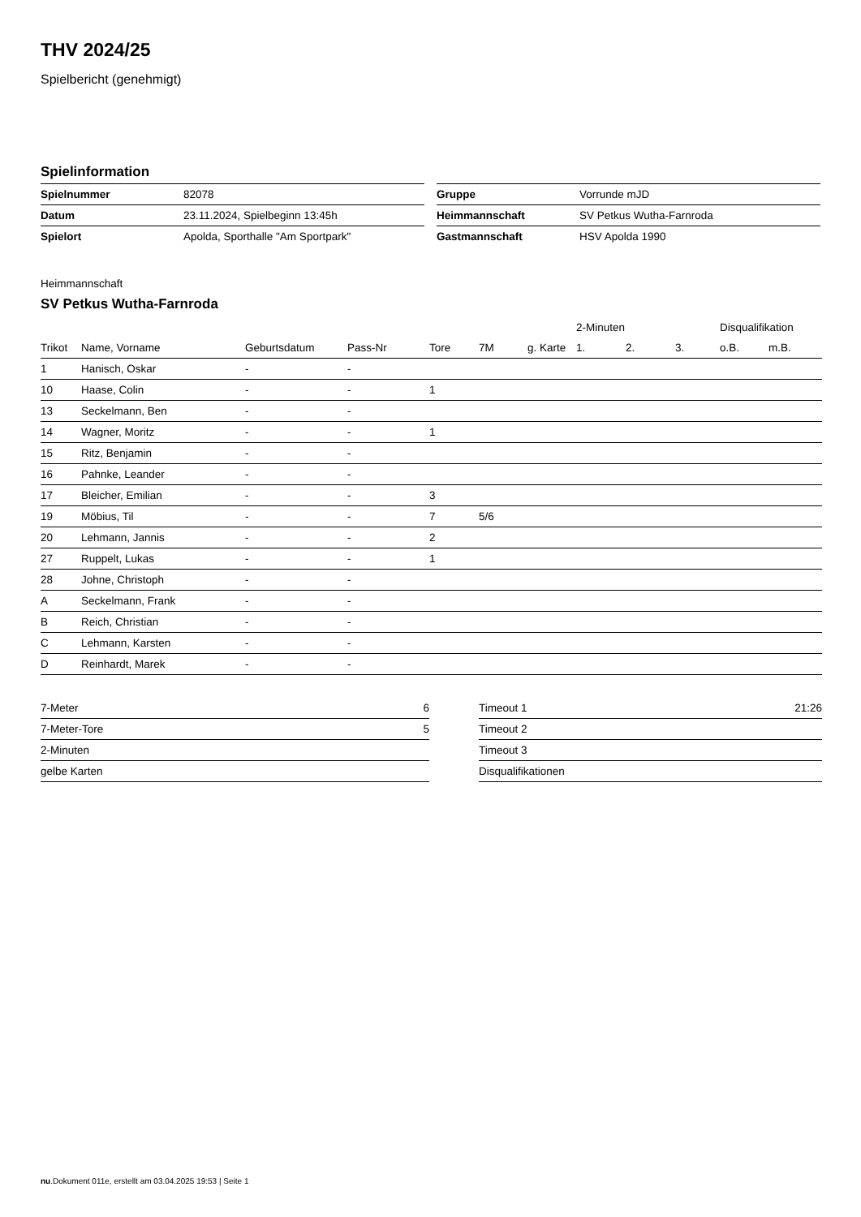THV 2024/25
Spielbericht (genehmigt)
Spielinformation
| Spielnummer | 82078 |
| Datum | 23.11.2024, Spielbeginn 13:45h |
| Spielort | Apolda, Sporthalle "Am Sportpark" |
| Gruppe | Vorrunde mJD |
| Heimmannschaft | SV Petkus Wutha-Farnroda |
| Gastmannschaft | HSV Apolda 1990 |
Heimmannschaft
SV Petkus Wutha-Farnroda
| | | | | | | | 2-Minuten | | | Disqualifikation | |
| --- | --- | --- | --- | --- | --- | --- | --- | --- | --- | --- | --- |
| Trikot | Name, Vorname | Geburtsdatum | Pass-Nr | Tore | 7M | g. Karte | 1. | 2. | 3. | o.B. | m.B. |
| 1 | Hanisch, Oskar | - | - | | | | | | | | |
| 10 | Haase, Colin | - | - | 1 | | | | | | | |
| 13 | Seckelmann, Ben | - | - | | | | | | | | |
| 14 | Wagner, Moritz | - | - | 1 | | | | | | | |
| 15 | Ritz, Benjamin | - | - | | | | | | | | |
| 16 | Pahnke, Leander | - | - | | | | | | | | |
| 17 | Bleicher, Emilian | - | - | 3 | | | | | | | |
| 19 | Möbius, Til | - | - | 7 | 5/6 | | | | | | |
| 20 | Lehmann, Jannis | - | - | 2 | | | | | | | |
| 27 | Ruppelt, Lukas | - | - | 1 | | | | | | | |
| 28 | Johne, Christoph | - | - | | | | | | | | |
| A | Seckelmann, Frank | - | - | | | | | | | | |
| B | Reich, Christian | - | - | | | | | | | | |
| C | Lehmann, Karsten | - | - | | | | | | | | |
| D | Reinhardt, Marek | - | - | | | | | | | | |
| 7-Meter | 6 |
| 7-Meter-Tore | 5 |
| 2-Minuten | |
| gelbe Karten | |
| Timeout 1 | 21:26 |
| Timeout 2 | |
| Timeout 3 | |
| Disqualifikationen | |
nu.Dokument 011e, erstellt am 03.04.2025 19:53 | Seite 1